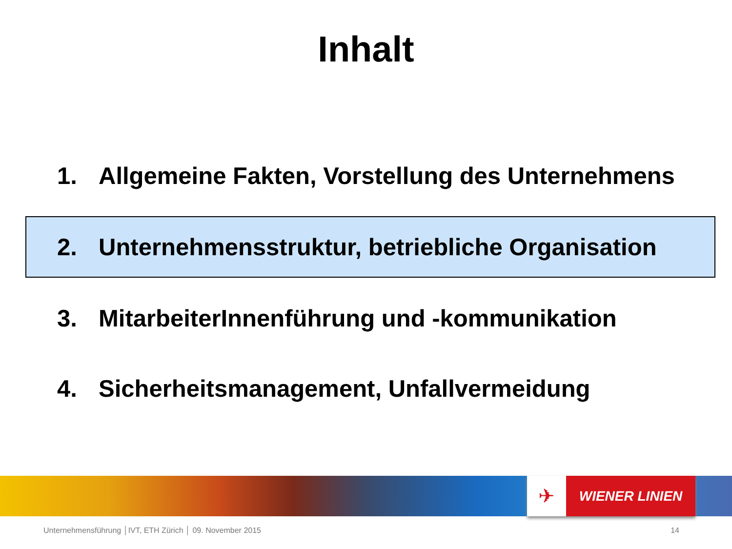Inhalt
1. Allgemeine Fakten, Vorstellung des Unternehmens
2. Unternehmensstruktur, betriebliche Organisation
3. MitarbeiterInnenführung und -kommunikation
4. Sicherheitsmanagement, Unfallvermeidung
✈
WIENER LINIEN
Unternehmensführung │IVT, ETH Zürich │ 09. November 2015 14